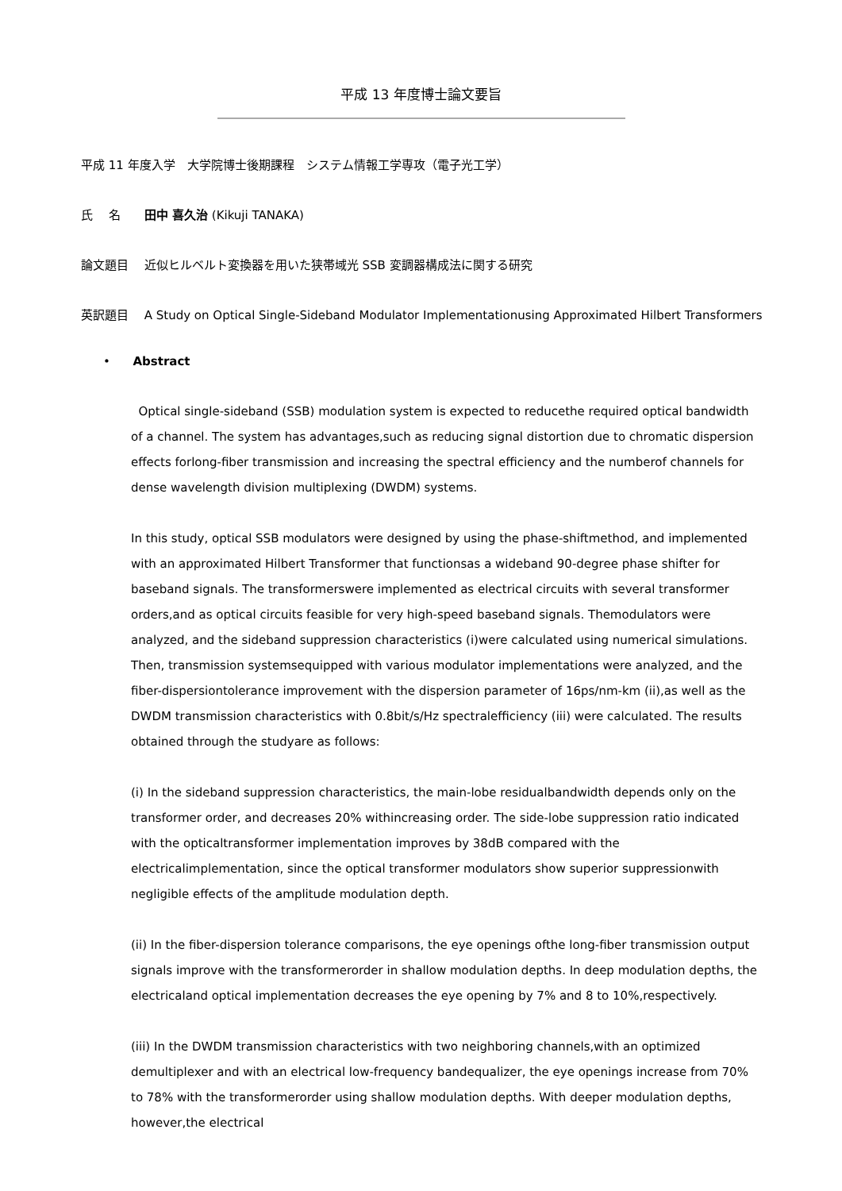平成 13 年度博士論文要旨
平成 11 年度入学　大学院博士後期課程　システム情報工学専攻（電子光工学）
氏　 名　　田中 喜久治 (Kikuji TANAKA)
論文題目　 近似ヒルベルト変換器を用いた狭帯域光 SSB 変調器構成法に関する研究
英訳題目　 A Study on Optical Single-Sideband Modulator Implementationusing Approximated Hilbert Transformers
• Abstract
Optical single-sideband (SSB) modulation system is expected to reducethe required optical bandwidth of a channel. The system has advantages,such as reducing signal distortion due to chromatic dispersion effects forlong-fiber transmission and increasing the spectral efficiency and the numberof channels for dense wavelength division multiplexing (DWDM) systems.
In this study, optical SSB modulators were designed by using the phase-shiftmethod, and implemented with an approximated Hilbert Transformer that functionsas a wideband 90-degree phase shifter for baseband signals. The transformerswere implemented as electrical circuits with several transformer orders,and as optical circuits feasible for very high-speed baseband signals. Themodulators were analyzed, and the sideband suppression characteristics (i)were calculated using numerical simulations. Then, transmission systemsequipped with various modulator implementations were analyzed, and the fiber-dispersiontolerance improvement with the dispersion parameter of 16ps/nm-km (ii),as well as the DWDM transmission characteristics with 0.8bit/s/Hz spectralefficiency (iii) were calculated. The results obtained through the studyare as follows:
(i) In the sideband suppression characteristics, the main-lobe residualbandwidth depends only on the transformer order, and decreases 20% withincreasing order. The side-lobe suppression ratio indicated with the opticaltransformer implementation improves by 38dB compared with the electricalimplementation, since the optical transformer modulators show superior suppressionwith negligible effects of the amplitude modulation depth.
(ii) In the fiber-dispersion tolerance comparisons, the eye openings ofthe long-fiber transmission output signals improve with the transformerorder in shallow modulation depths. In deep modulation depths, the electricaland optical implementation decreases the eye opening by 7% and 8 to 10%,respectively.
(iii) In the DWDM transmission characteristics with two neighboring channels,with an optimized demultiplexer and with an electrical low-frequency bandequalizer, the eye openings increase from 70% to 78% with the transformerorder using shallow modulation depths. With deeper modulation depths, however,the electrical